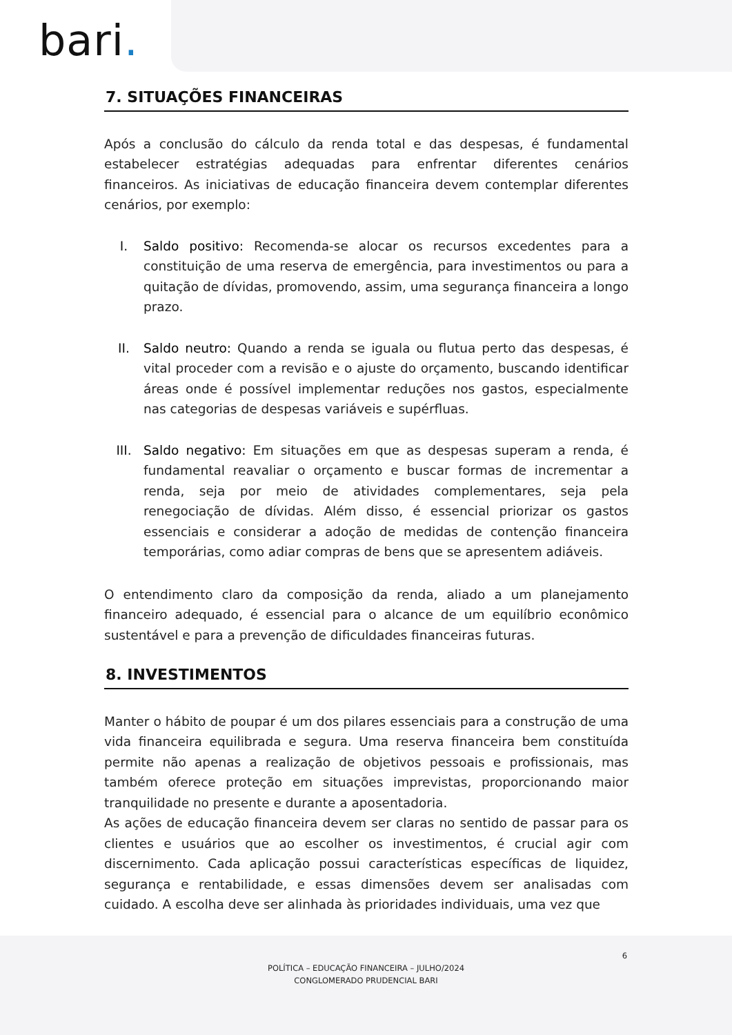bari.
7. SITUAÇÕES FINANCEIRAS
Após a conclusão do cálculo da renda total e das despesas, é fundamental estabelecer estratégias adequadas para enfrentar diferentes cenários financeiros. As iniciativas de educação financeira devem contemplar diferentes cenários, por exemplo:
I. Saldo positivo: Recomenda-se alocar os recursos excedentes para a constituição de uma reserva de emergência, para investimentos ou para a quitação de dívidas, promovendo, assim, uma segurança financeira a longo prazo.
II. Saldo neutro: Quando a renda se iguala ou flutua perto das despesas, é vital proceder com a revisão e o ajuste do orçamento, buscando identificar áreas onde é possível implementar reduções nos gastos, especialmente nas categorias de despesas variáveis e supérfluas.
III. Saldo negativo: Em situações em que as despesas superam a renda, é fundamental reavaliar o orçamento e buscar formas de incrementar a renda, seja por meio de atividades complementares, seja pela renegociação de dívidas. Além disso, é essencial priorizar os gastos essenciais e considerar a adoção de medidas de contenção financeira temporárias, como adiar compras de bens que se apresentem adiáveis.
O entendimento claro da composição da renda, aliado a um planejamento financeiro adequado, é essencial para o alcance de um equilíbrio econômico sustentável e para a prevenção de dificuldades financeiras futuras.
8. INVESTIMENTOS
Manter o hábito de poupar é um dos pilares essenciais para a construção de uma vida financeira equilibrada e segura. Uma reserva financeira bem constituída permite não apenas a realização de objetivos pessoais e profissionais, mas também oferece proteção em situações imprevistas, proporcionando maior tranquilidade no presente e durante a aposentadoria.
As ações de educação financeira devem ser claras no sentido de passar para os clientes e usuários que ao escolher os investimentos, é crucial agir com discernimento. Cada aplicação possui características específicas de liquidez, segurança e rentabilidade, e essas dimensões devem ser analisadas com cuidado. A escolha deve ser alinhada às prioridades individuais, uma vez que
6
POLÍTICA – EDUCAÇÃO FINANCEIRA – JULHO/2024
CONGLOMERADO PRUDENCIAL BARI